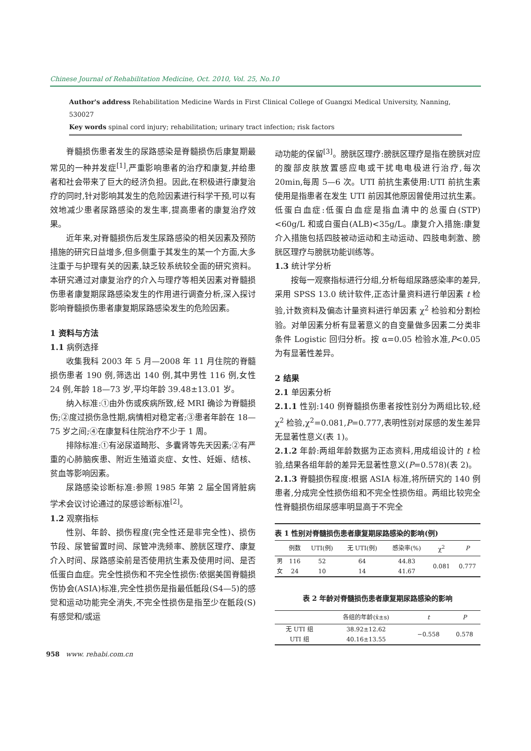Chinese Journal of Rehabilitation Medicine, Oct. 2010, Vol. 25, No.10
Author's address Rehabilitation Medicine Wards in First Clinical College of Guangxi Medical University, Nanning, 530027
Key words spinal cord injury; rehabilitation; urinary tract infection; risk factors
脊髓损伤患者发生的尿路感染是脊髓损伤后康复期最常见的一种并发症<sup>[1]</sup>,严重影响患者的治疗和康复,并给患者和社会带来了巨大的经济负担。因此,在积极进行康复治疗的同时,针对影响其发生的危险因素进行科学干预,可以有效地减少患者尿路感染的发生率,提高患者的康复治疗效果。
近年来,对脊髓损伤后发生尿路感染的相关因素及预防措施的研究日益增多,但多侧重于其发生的某一个方面,大多注重于与护理有关的因素,缺乏较系统较全面的研究资料。本研究通过对康复治疗的介入与理疗等相关因素对脊髓损伤患者康复期尿路感染发生的作用进行调查分析,深入探讨影响脊髓损伤患者康复期尿路感染发生的危险因素。
1 资料与方法
1.1 病例选择
收集我科 2003 年 5 月—2008 年 11 月住院的脊髓损伤患者 190 例,筛选出 140 例,其中男性 116 例,女性 24 例,年龄 18—73 岁,平均年龄 39.48±13.01 岁。
纳入标准:①由外伤或疾病所致,经 MRI 确诊为脊髓损伤;②度过损伤急性期,病情相对稳定者;③患者年龄在 18—75 岁之间;④在康复科住院治疗不少于 1 周。
排除标准:①有泌尿道畸形、多囊肾等先天因素;②有严重的心肺脑疾患、附近生殖道炎症、女性、妊娠、结核、贫血等影响因素。
尿路感染诊断标准:参照 1985 年第 2 届全国肾脏病学术会议讨论通过的尿感诊断标准<sup>[2]</sup>。
1.2 观察指标
性别、年龄、损伤程度(完全性还是非完全性)、损伤节段、尿管留置时间、尿管冲洗频率、膀胱区理疗、康复介入时间、尿路感染前是否使用抗生素及使用时间、是否低蛋白血症。完全性损伤和不完全性损伤:依据美国脊髓损伤协会(ASIA)标准,完全性损伤是指最低骶段(S4—5)的感觉和运动功能完全消失,不完全性损伤是指至少在骶段(S)有感觉和/或运
动功能的保留<sup>[3]</sup>。膀胱区理疗:膀胱区理疗是指在膀胱对应的腹部皮肤放置感应电或干扰电电极进行治疗,每次 20min,每周 5—6 次。UTI 前抗生素使用:UTI 前抗生素使用是指患者在发生 UTI 前因其他原因曾使用过抗生素。低蛋白血症:低蛋白血症是指血清中的总蛋白(STP)<60g/L 和或白蛋白(ALB)<35g/L。康复介入措施:康复介入措施包括四肢被动运动和主动运动、四肢电刺激、膀胱区理疗与膀胱功能训练等。
1.3 统计学分析
按每一观察指标进行分组,分析每组尿路感染率的差异,采用 SPSS 13.0 统计软件,正态计量资料进行单因素 t 检验,计数资料及偏态计量资料进行单因素 χ<sup>2</sup> 检验和分割检验。对单因素分析有显著意义的自变量做多因素二分类非条件 Logistic 回归分析。按 α=0.05 检验水准,P<0.05 为有显著性差异。
2 结果
2.1 单因素分析
2.1.1 性别:140 例脊髓损伤患者按性别分为两组比较,经 χ<sup>2</sup> 检验,χ<sup>2</sup>=0.081,P=0.777,表明性别对尿感的发生差异无显著性意义(表 1)。
2.1.2 年龄:两组年龄数据为正态资料,用成组设计的 t 检验,结果各组年龄的差异无显著性意义(P=0.578)(表 2)。
2.1.3 脊髓损伤程度:根据 ASIA 标准,将所研究的 140 例患者,分成完全性损伤组和不完全性损伤组。两组比较完全性脊髓损伤组尿感率明显高于不完全
表 1 性别对脊髓损伤患者康复期尿路感染的影响(例)
| | 例数 | UTI(例) | 无 UTI(例) | 感染率(%) | χ<sup>2</sup> | P |
| --- | --- | --- | --- | --- | --- | --- |
| 男 | 116 | 52 | 64 | 44.83 | 0.081 | 0.777 |
| 女 | 24 | 10 | 14 | 41.67 | | |
表 2 年龄对脊髓损伤患者康复期尿路感染的影响
| | 各组的年龄(x̄±s) | t | P |
| --- | --- | --- | --- |
| 无 UTI 组 | 38.92±12.62 | −0.558 | 0.578 |
| UTI 组 | 40.16±13.55 | | |
958 www. rehabi.com.cn